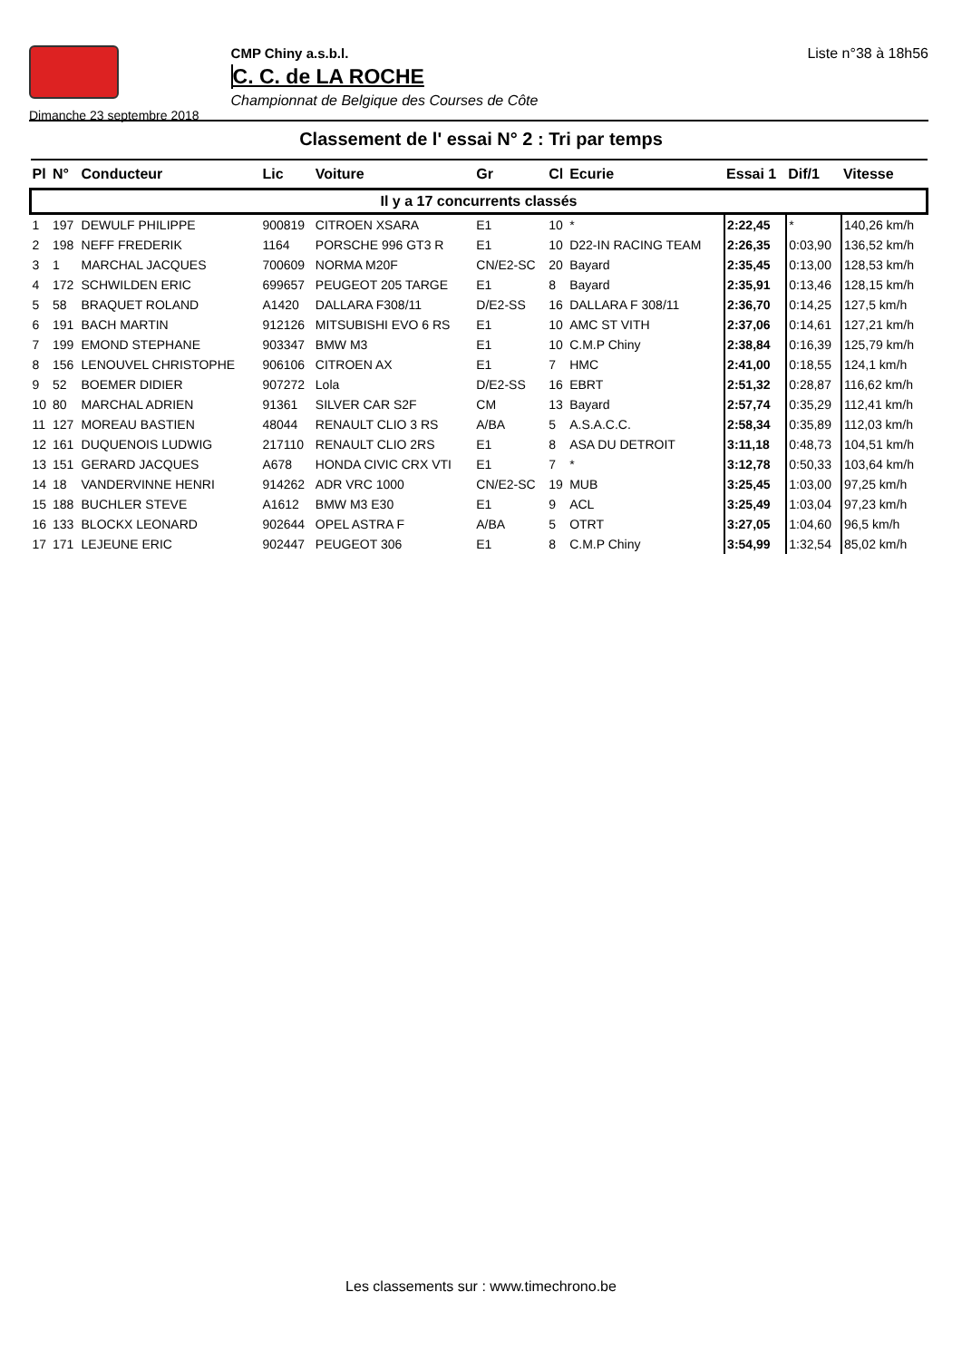Dimanche 23 septembre 2018
CMP Chiny a.s.b.l.
C. C. de LA ROCHE
Championnat de Belgique des Courses de Côte
Liste n°38 à 18h56
Classement de l' essai N° 2 : Tri par temps
| Pl | N° | Conducteur | Lic | Voiture | Gr | Cl | Ecurie | Essai 1 | Dif/1 | Vitesse |
| --- | --- | --- | --- | --- | --- | --- | --- | --- | --- | --- |
| Il y a 17 concurrents classés | | | | | | | | | | |
| 1 | 197 | DEWULF PHILIPPE | 900819 | CITROEN XSARA | E1 | 10 | * | 2:22,45 | * | 140,26 km/h |
| 2 | 198 | NEFF FREDERIK | 1164 | PORSCHE 996 GT3 R | E1 | 10 | D22-IN RACING TEAM | 2:26,35 | 0:03,90 | 136,52 km/h |
| 3 | 1 | MARCHAL JACQUES | 700609 | NORMA M20F | CN/E2-SC | 20 | Bayard | 2:35,45 | 0:13,00 | 128,53 km/h |
| 4 | 172 | SCHWILDEN ERIC | 699657 | PEUGEOT 205 TARGE | E1 | 8 | Bayard | 2:35,91 | 0:13,46 | 128,15 km/h |
| 5 | 58 | BRAQUET ROLAND | A1420 | DALLARA F308/11 | D/E2-SS | 16 | DALLARA F 308/11 | 2:36,70 | 0:14,25 | 127,5 km/h |
| 6 | 191 | BACH MARTIN | 912126 | MITSUBISHI EVO 6 RS | E1 | 10 | AMC ST VITH | 2:37,06 | 0:14,61 | 127,21 km/h |
| 7 | 199 | EMOND STEPHANE | 903347 | BMW M3 | E1 | 10 | C.M.P Chiny | 2:38,84 | 0:16,39 | 125,79 km/h |
| 8 | 156 | LENOUVEL CHRISTOPHE | 906106 | CITROEN AX | E1 | 7 | HMC | 2:41,00 | 0:18,55 | 124,1 km/h |
| 9 | 52 | BOEMER DIDIER | 907272 | Lola | D/E2-SS | 16 | EBRT | 2:51,32 | 0:28,87 | 116,62 km/h |
| 10 | 80 | MARCHAL ADRIEN | 91361 | SILVER CAR S2F | CM | 13 | Bayard | 2:57,74 | 0:35,29 | 112,41 km/h |
| 11 | 127 | MOREAU BASTIEN | 48044 | RENAULT CLIO 3 RS | A/BA | 5 | A.S.A.C.C. | 2:58,34 | 0:35,89 | 112,03 km/h |
| 12 | 161 | DUQUENOIS LUDWIG | 217110 | RENAULT CLIO 2RS | E1 | 8 | ASA DU DETROIT | 3:11,18 | 0:48,73 | 104,51 km/h |
| 13 | 151 | GERARD JACQUES | A678 | HONDA CIVIC CRX VTI | E1 | 7 | * | 3:12,78 | 0:50,33 | 103,64 km/h |
| 14 | 18 | VANDERVINNE HENRI | 914262 | ADR VRC 1000 | CN/E2-SC | 19 | MUB | 3:25,45 | 1:03,00 | 97,25 km/h |
| 15 | 188 | BUCHLER STEVE | A1612 | BMW M3 E30 | E1 | 9 | ACL | 3:25,49 | 1:03,04 | 97,23 km/h |
| 16 | 133 | BLOCKX LEONARD | 902644 | OPEL ASTRA F | A/BA | 5 | OTRT | 3:27,05 | 1:04,60 | 96,5 km/h |
| 17 | 171 | LEJEUNE ERIC | 902447 | PEUGEOT 306 | E1 | 8 | C.M.P Chiny | 3:54,99 | 1:32,54 | 85,02 km/h |
Les classements sur : www.timechrono.be